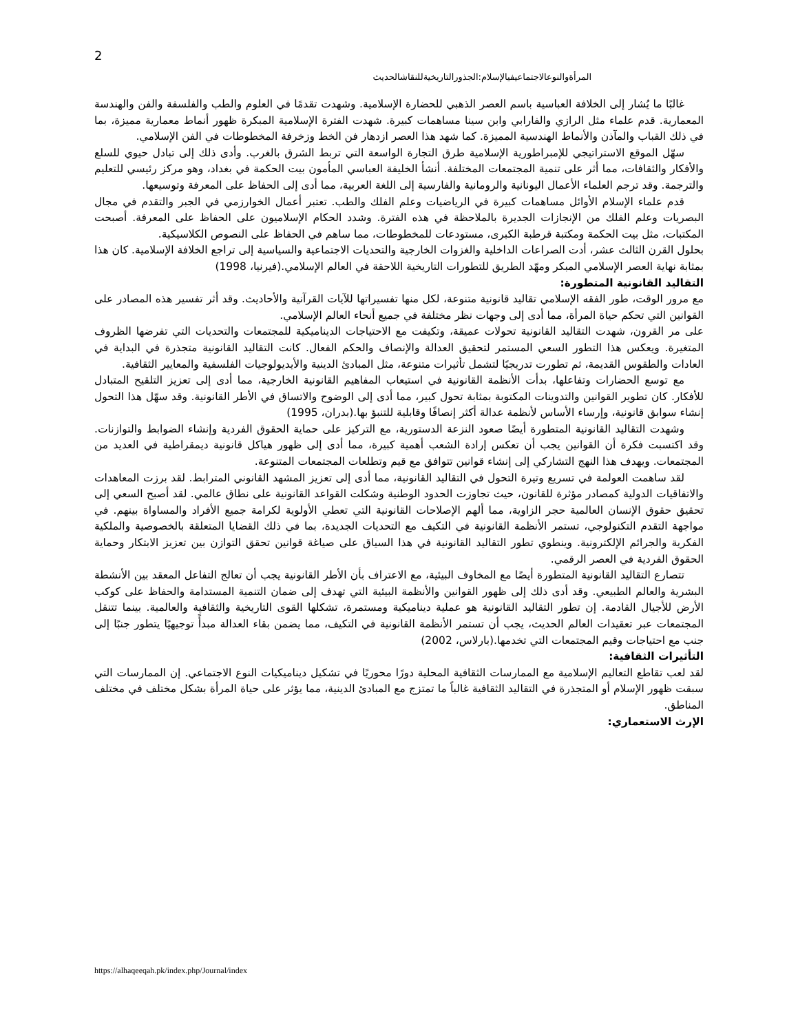2
المرأةوالنوعالاجتماعيفيالإسلام:الجذورالتاريخيةللنقاشالحديث
غالبًا ما يُشار إلى الخلافة العباسية باسم العصر الذهبي للحضارة الإسلامية. وشهدت تقدمًا في العلوم والطب والفلسفة والفن والهندسة المعمارية. قدم علماء مثل الرازي والفارابي وابن سينا مساهمات كبيرة. شهدت الفترة الإسلامية المبكرة ظهور أنماط معمارية مميزة، بما في ذلك القباب والمآذن والأنماط الهندسية المميزة. كما شهد هذا العصر ازدهار فن الخط وزخرفة المخطوطات في الفن الإسلامي.
سهّل الموقع الاستراتيجي للإمبراطورية الإسلامية طرق التجارة الواسعة التي تربط الشرق بالغرب. وأدى ذلك إلى تبادل حيوي للسلع والأفكار والثقافات، مما أثر على تنمية المجتمعات المختلفة. أنشأ الخليفة العباسي المأمون بيت الحكمة في بغداد، وهو مركز رئيسي للتعليم والترجمة. وقد ترجم العلماء الأعمال اليونانية والرومانية والفارسية إلى اللغة العربية، مما أدى إلى الحفاظ على المعرفة وتوسيعها.
قدم علماء الإسلام الأوائل مساهمات كبيرة في الرياضيات وعلم الفلك والطب. تعتبر أعمال الخوارزمي في الجبر والتقدم في مجال البصريات وعلم الفلك من الإنجازات الجديرة بالملاحظة في هذه الفترة. وشدد الحكام الإسلاميون على الحفاظ على المعرفة. أصبحت المكتبات، مثل بيت الحكمة ومكتبة قرطبة الكبرى، مستودعات للمخطوطات، مما ساهم في الحفاظ على النصوص الكلاسيكية.
بحلول القرن الثالث عشر، أدت الصراعات الداخلية والغزوات الخارجية والتحديات الاجتماعية والسياسية إلى تراجع الخلافة الإسلامية. كان هذا بمثابة نهاية العصر الإسلامي المبكر ومهّد الطريق للتطورات التاريخية اللاحقة في العالم الإسلامي.(فيرنيا، 1998)
التقاليد القانونية المتطورة:
مع مرور الوقت، طور الفقه الإسلامي تقاليد قانونية متنوعة، لكل منها تفسيراتها للآيات القرآنية والأحاديث. وقد أثر تفسير هذه المصادر على القوانين التي تحكم حياة المرأة، مما أدى إلى وجهات نظر مختلفة في جميع أنحاء العالم الإسلامي.
على مر القرون، شهدت التقاليد القانونية تحولات عميقة، وتكيفت مع الاحتياجات الديناميكية للمجتمعات والتحديات التي تفرضها الظروف المتغيرة. ويعكس هذا التطور السعي المستمر لتحقيق العدالة والإنصاف والحكم الفعال. كانت التقاليد القانونية متجذرة في البداية في العادات والطقوس القديمة، ثم تطورت تدريجيًا لتشمل تأثيرات متنوعة، مثل المبادئ الدينية والأيديولوجيات الفلسفية والمعايير الثقافية.
مع توسع الحضارات وتفاعلها، بدأت الأنظمة القانونية في استيعاب المفاهيم القانونية الخارجية، مما أدى إلى تعزيز التلقيح المتبادل للأفكار. كان تطوير القوانين والتدوينات المكتوبة بمثابة تحول كبير، مما أدى إلى الوضوح والاتساق في الأطر القانونية. وقد سهّل هذا التحول إنشاء سوابق قانونية، وإرساء الأساس لأنظمة عدالة أكثر إنصافًا وقابلية للتنبؤ بها.(بدران، 1995)
وشهدت التقاليد القانونية المتطورة أيضًا صعود النزعة الدستورية، مع التركيز على حماية الحقوق الفردية وإنشاء الضوابط والتوازنات. وقد اكتسبت فكرة أن القوانين يجب أن تعكس إرادة الشعب أهمية كبيرة، مما أدى إلى ظهور هياكل قانونية ديمقراطية في العديد من المجتمعات. ويهدف هذا النهج التشاركي إلى إنشاء قوانين تتوافق مع قيم وتطلعات المجتمعات المتنوعة.
لقد ساهمت العولمة في تسريع وتيرة التحول في التقاليد القانونية، مما أدى إلى تعزيز المشهد القانوني المترابط. لقد برزت المعاهدات والاتفاقيات الدولية كمصادر مؤثرة للقانون، حيث تجاوزت الحدود الوطنية وشكلت القواعد القانونية على نطاق عالمي. لقد أصبح السعي إلى تحقيق حقوق الإنسان العالمية حجر الزاوية، مما ألهم الإصلاحات القانونية التي تعطي الأولوية لكرامة جميع الأفراد والمساواة بينهم. في مواجهة التقدم التكنولوجي، تستمر الأنظمة القانونية في التكيف مع التحديات الجديدة، بما في ذلك القضايا المتعلقة بالخصوصية والملكية الفكرية والجرائم الإلكترونية. وينطوي تطور التقاليد القانونية في هذا السياق على صياغة قوانين تحقق التوازن بين تعزيز الابتكار وحماية الحقوق الفردية في العصر الرقمي.
تتصارع التقاليد القانونية المتطورة أيضًا مع المخاوف البيئية، مع الاعتراف بأن الأطر القانونية يجب أن تعالج التفاعل المعقد بين الأنشطة البشرية والعالم الطبيعي. وقد أدى ذلك إلى ظهور القوانين والأنظمة البيئية التي تهدف إلى ضمان التنمية المستدامة والحفاظ على كوكب الأرض للأجيال القادمة. إن تطور التقاليد القانونية هو عملية ديناميكية ومستمرة، تشكلها القوى التاريخية والثقافية والعالمية. بينما تتنقل المجتمعات عبر تعقيدات العالم الحديث، يجب أن تستمر الأنظمة القانونية في التكيف، مما يضمن بقاء العدالة مبدأً توجيهيًا يتطور جنبًا إلى جنب مع احتياجات وقيم المجتمعات التي تخدمها.(بارلاس، 2002)
التأثيرات الثقافية:
لقد لعب تقاطع التعاليم الإسلامية مع الممارسات الثقافية المحلية دورًا محوريًا في تشكيل ديناميكيات النوع الاجتماعي. إن الممارسات التي سبقت ظهور الإسلام أو المتجذرة في التقاليد الثقافية غالباً ما تمتزج مع المبادئ الدينية، مما يؤثر على حياة المرأة بشكل مختلف في مختلف المناطق.
الإرث الاستعماري:
https://alhaqeeqah.pk/index.php/Journal/index